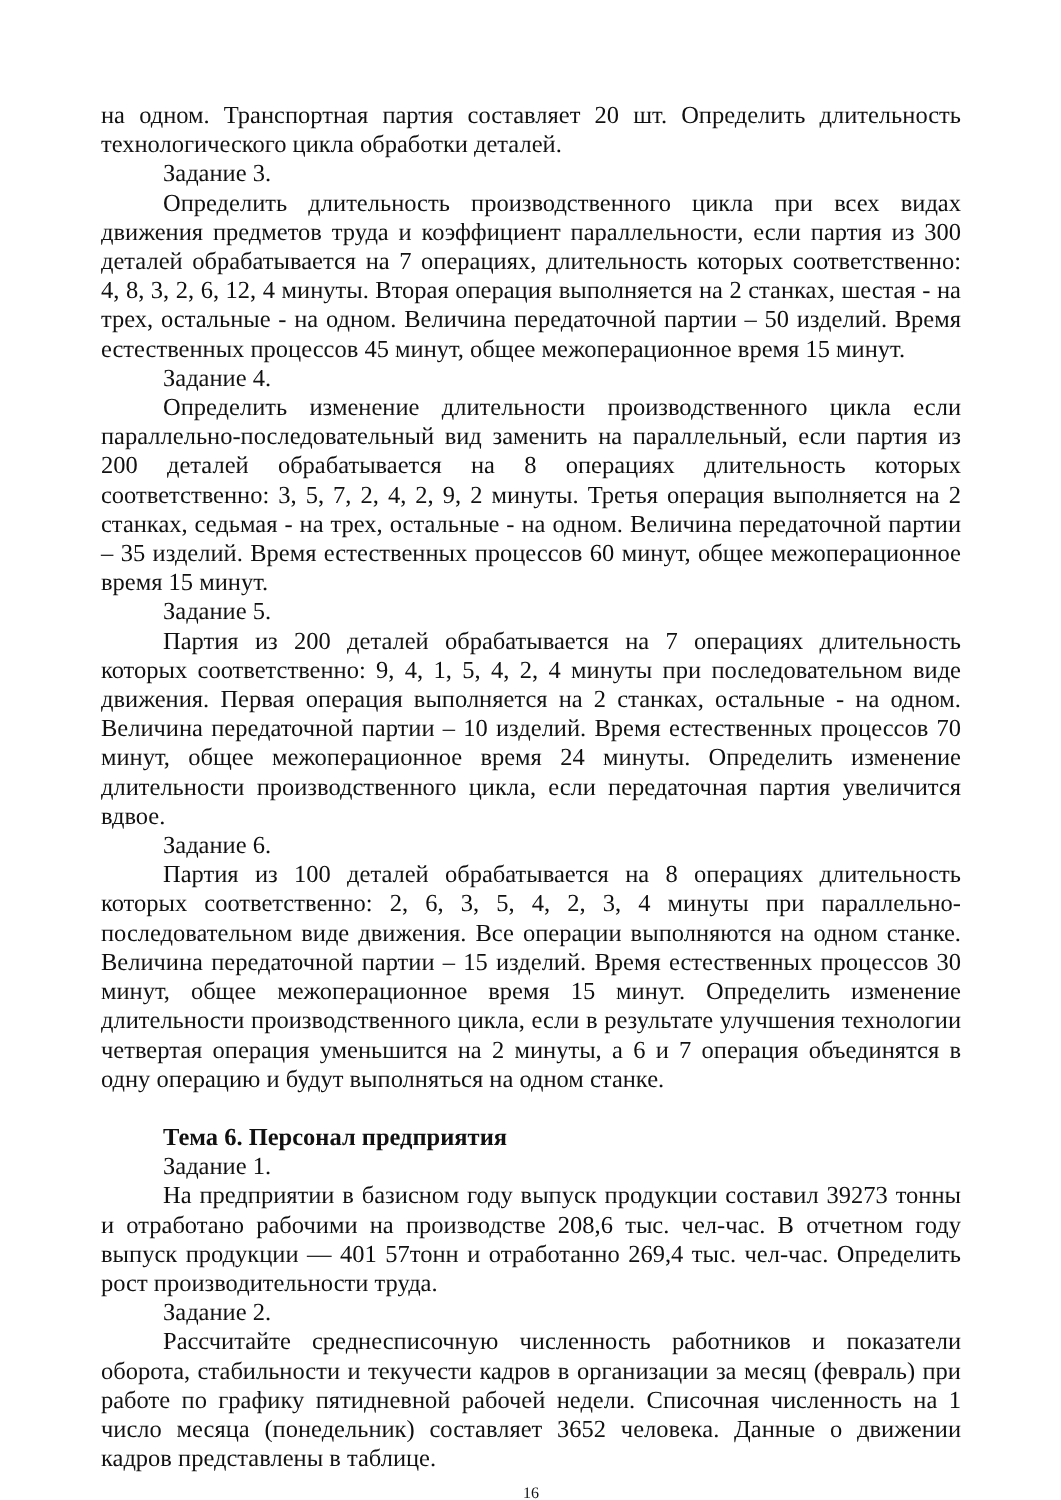на одном. Транспортная партия составляет 20 шт. Определить длительность технологического цикла обработки деталей.
Задание 3.
Определить длительность производственного цикла при всех видах движения предметов труда и коэффициент параллельности, если партия из 300 деталей обрабатывается на 7 операциях, длительность которых соответственно: 4, 8, 3, 2, 6, 12, 4 минуты. Вторая операция выполняется на 2 станках, шестая - на трех, остальные - на одном. Величина передаточной партии – 50 изделий. Время естественных процессов 45 минут, общее межоперационное время 15 минут.
Задание 4.
Определить изменение длительности производственного цикла если параллельно-последовательный вид заменить на параллельный, если партия из 200 деталей обрабатывается на 8 операциях длительность которых соответственно: 3, 5, 7, 2, 4, 2, 9, 2 минуты. Третья операция выполняется на 2 станках, седьмая - на трех, остальные - на одном. Величина передаточной партии – 35 изделий. Время естественных процессов 60 минут, общее межоперационное время 15 минут.
Задание 5.
Партия из 200 деталей обрабатывается на 7 операциях длительность которых соответственно: 9, 4, 1, 5, 4, 2, 4 минуты при последовательном виде движения. Первая операция выполняется на 2 станках, остальные - на одном. Величина передаточной партии – 10 изделий. Время естественных процессов 70 минут, общее межоперационное время 24 минуты. Определить изменение длительности производственного цикла, если передаточная партия увеличится вдвое.
Задание 6.
Партия из 100 деталей обрабатывается на 8 операциях длительность которых соответственно: 2, 6, 3, 5, 4, 2, 3, 4 минуты при параллельно-последовательном виде движения. Все операции выполняются на одном станке. Величина передаточной партии – 15 изделий. Время естественных процессов 30 минут, общее межоперационное время 15 минут. Определить изменение длительности производственного цикла, если в результате улучшения технологии четвертая операция уменьшится на 2 минуты, а 6 и 7 операция объединятся в одну операцию и будут выполняться на одном станке.
Тема 6. Персонал предприятия
Задание 1.
На предприятии в базисном году выпуск продукции составил 39273 тонны и отработано рабочими на производстве 208,6 тыс. чел-час. В отчетном году выпуск продукции — 401 57тонн и отработанно 269,4 тыс. чел-час. Определить рост производительности труда.
Задание 2.
Рассчитайте среднесписочную численность работников и показатели оборота, стабильности и текучести кадров в организации за месяц (февраль) при работе по графику пятидневной рабочей недели. Списочная численность на 1 число месяца (понедельник) составляет 3652 человека. Данные о движении кадров представлены в таблице.
16